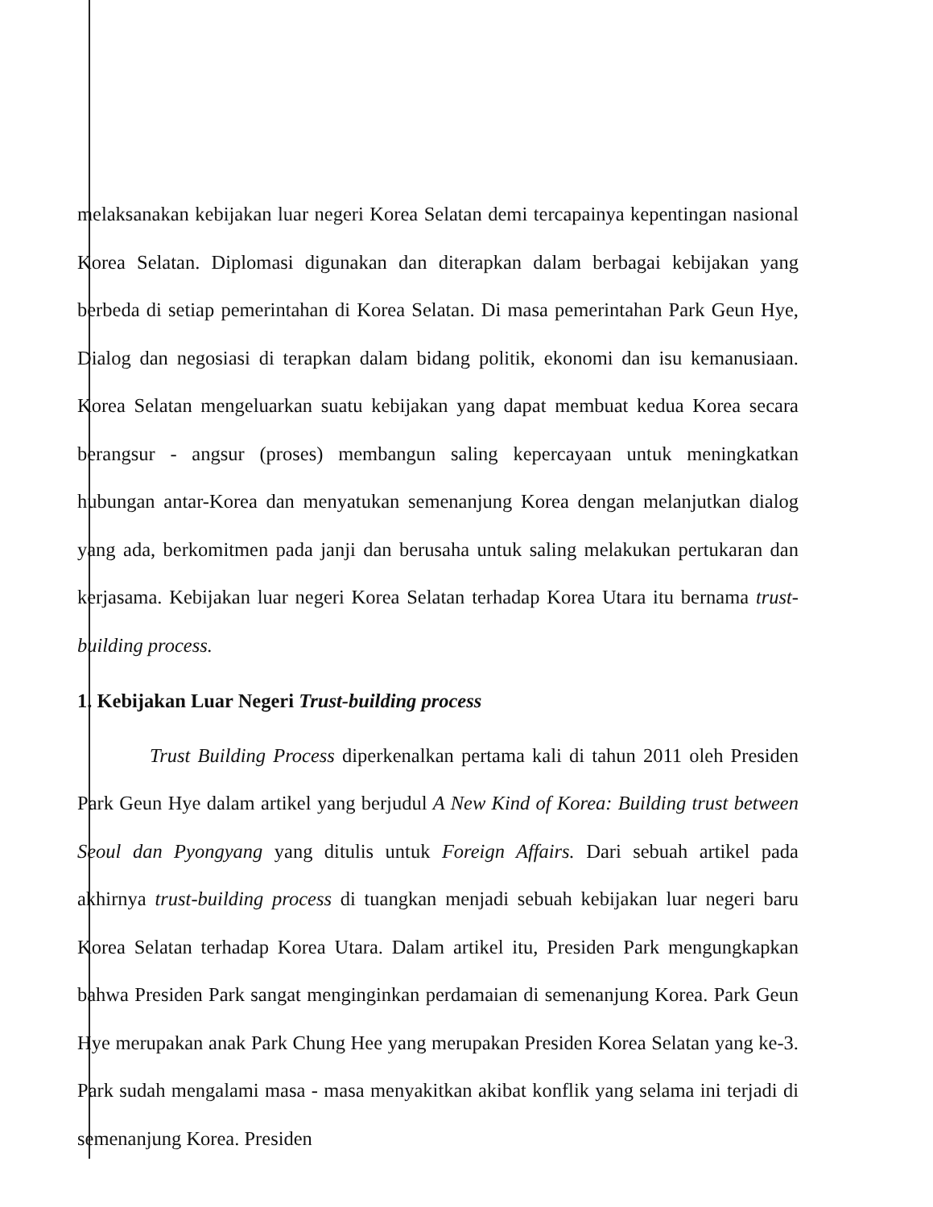melaksanakan kebijakan luar negeri Korea Selatan demi tercapainya kepentingan nasional Korea Selatan. Diplomasi digunakan dan diterapkan dalam berbagai kebijakan yang berbeda di setiap pemerintahan di Korea Selatan. Di masa pemerintahan Park Geun Hye, Dialog dan negosiasi di terapkan dalam bidang politik, ekonomi dan isu kemanusiaan. Korea Selatan mengeluarkan suatu kebijakan yang dapat membuat kedua Korea secara berangsur - angsur (proses) membangun saling kepercayaan untuk meningkatkan hubungan antar-Korea dan menyatukan semenanjung Korea dengan melanjutkan dialog yang ada, berkomitmen pada janji dan berusaha untuk saling melakukan pertukaran dan kerjasama. Kebijakan luar negeri Korea Selatan terhadap Korea Utara itu bernama trust-building process.
1. Kebijakan Luar Negeri Trust-building process
Trust Building Process diperkenalkan pertama kali di tahun 2011 oleh Presiden Park Geun Hye dalam artikel yang berjudul A New Kind of Korea: Building trust between Seoul dan Pyongyang yang ditulis untuk Foreign Affairs. Dari sebuah artikel pada akhirnya trust-building process di tuangkan menjadi sebuah kebijakan luar negeri baru Korea Selatan terhadap Korea Utara. Dalam artikel itu, Presiden Park mengungkapkan bahwa Presiden Park sangat menginginkan perdamaian di semenanjung Korea. Park Geun Hye merupakan anak Park Chung Hee yang merupakan Presiden Korea Selatan yang ke-3. Park sudah mengalami masa - masa menyakitkan akibat konflik yang selama ini terjadi di semenanjung Korea. Presiden